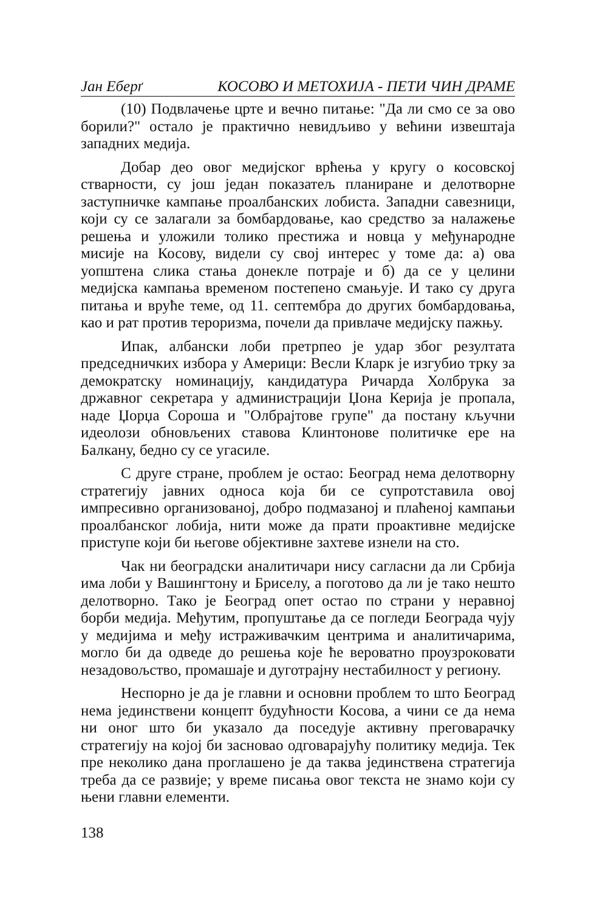Јан Еберґ КОСОВО И МЕТОХИЈА - ПЕТИ ЧИН ДРАМЕ
(10) Подвлачење црте и вечно питање: "Да ли смо се за ово борили?" остало је практично невидљиво у већини извештаја западних медија.
Добар део овог медијског врћења у кругу о косовској стварности, су још један показатељ планиране и делотворне заступничке кампање проалбанских лобиста. Западни савезници, који су се залагали за бомбардовање, као средство за налажење решења и уложили толико престижа и новца у међународне мисије на Косову, видели су свој интерес у томе да: а) ова уопштена слика стања донекле потраје и б) да се у целини медијска кампања временом постепено смањује. И тако су друга питања и вруће теме, од 11. септембра до других бомбардовања, као и рат против тероризма, почели да привлаче медијску пажњу.
Ипак, албански лоби претрпео је удар због резултата председничких избора у Америци: Весли Кларк је изгубио трку за демократску номинацију, кандидатура Ричарда Холбрука за државног секретара у администрацији Џона Керија је пропала, наде Џорџа Сороша и "Олбрајтове групе" да постану кључни идеолози обновљених ставова Клинтонове политичке ере на Балкану, бедно су се угасиле.
С друге стране, проблем је остао: Београд нема делотворну стратегију јавних односа која би се супротставила овој импресивно организованој, добро подмазаној и плаћеној кампањи проалбанског лобија, нити може да прати проактивне медијске приступе који би његове објективне захтеве изнели на сто.
Чак ни београдски аналитичари нису сагласни да ли Србија има лоби у Вашингтону и Бриселу, а поготово да ли је тако нешто делотворно. Тако је Београд опет остао по страни у неравној борби медија. Међутим, пропуштање да се погледи Београда чују у медијима и међу истраживачким центрима и аналитичарима, могло би да одведе до решења које ће вероватно проузроковати незадовољство, промашаје и дуготрајну нестабилност у региону.
Неспорно је да је главни и основни проблем то што Београд нема јединствени концепт будућности Косова, а чини се да нема ни оног што би указало да поседује активну преговарачку стратегију на којој би засновао одговарајућу политику медија. Тек пре неколико дана проглашено је да таква јединствена стратегија треба да се развије; у време писања овог текста не знамо који су њени главни елементи.
138